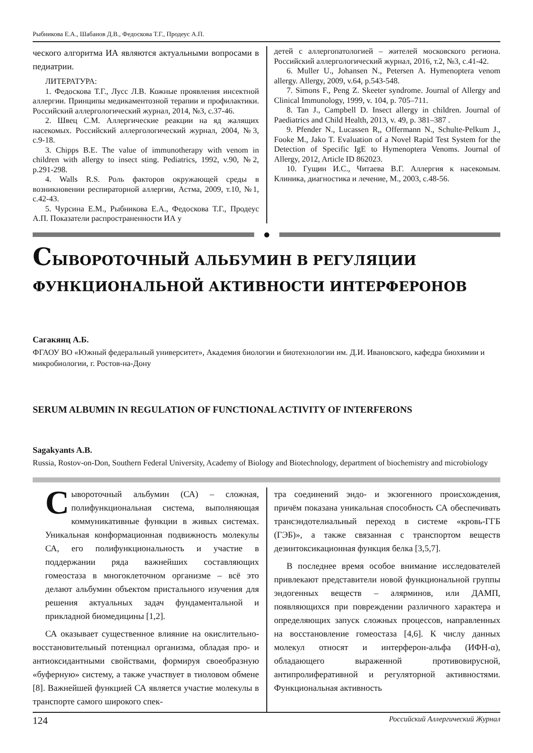Рыбникова Е.А., Шабанов Д.В., Федоскова Т.Г., Продеус А.П.
ческого алгоритма ИА являются актуальными вопросами в педиатрии.
ЛИТЕРАТУРА:
1. Федоскова Т.Г., Лусс Л.В. Кожные проявления инсектной аллергии. Принципы медикаментозной терапии и профилактики. Российский аллергологический журнал, 2014, №3, с.37-46.
2. Швец С.М. Аллергические реакции на яд жалящих насекомых. Российский аллергологический журнал, 2004, №3, с.9-18.
3. Chipps B.E. The value of immunotherapy with venom in children with allergy to insect sting. Pediatrics, 1992, v.90, №2, p.291-298.
4. Walls R.S. Роль факторов окружающей среды в возникновении респираторной аллергии, Астма, 2009, т.10, №1, с.42-43.
5. Чурсина Е.М., Рыбникова Е.А., Федоскова Т.Г., Продеус А.П. Показатели распространенности ИА у
детей с аллергопатологией – жителей московского региона. Российский аллергологический журнал, 2016, т.2, №3, с.41-42.
6. Muller U., Johansen N., Petersen A. Hymenoptera venom allergy. Allergy, 2009, v.64, p.543-548.
7. Simons F., Peng Z. Skeeter syndrome. Journal of Allergy and Clinical Immunology, 1999, v. 104, p. 705–711.
8. Tan J., Campbell D. Insect allergy in children. Journal of Paediatrics and Child Health, 2013, v. 49, p. 381–387 .
9. Pfender N., Lucassen R,, Offermann N., Schulte-Pelkum J., Fooke M., Jako T. Evaluation of a Novel Rapid Test System for the Detection of Specific IgE to Hymenoptera Venoms. Journal of Allergy, 2012, Article ID 862023.
10. Гущин И.С., Читаева В.Г. Аллергия к насекомым. Клиника, диагностика и лечение, М., 2003, с.48-56.
СЫВОРОТОЧНЫЙ АЛЬБУМИН В РЕГУЛЯЦИИ ФУНКЦИОНАЛЬНОЙ АКТИВНОСТИ ИНТЕРФЕРОНОВ
Сагакянц А.Б.
ФГАОУ ВО «Южный федеральный университет», Академия биологии и биотехнологии им. Д.И. Ивановского, кафедра биохимии и микробиологии, г. Ростов-на-Дону
SERUM ALBUMIN IN REGULATION OF FUNCTIONAL ACTIVITY OF INTERFERONS
Sagakyants A.B.
Russia, Rostov-on-Don, Southern Federal University, Academy of Biology and Biotechnology, department of biochemistry and microbiology
Сывороточный альбумин (СА) – сложная, полифункциональная система, выполняющая коммуникативные функции в живых системах. Уникальная конформационная подвижность молекулы СА, его полифункциональность и участие в поддержании ряда важнейших составляющих гомеостаза в многоклеточном организме – всё это делают альбумин объектом пристального изучения для решения актуальных задач фундаментальной и прикладной биомедицины [1,2].
СА оказывает существенное влияние на окислительно-восстановительный потенциал организма, обладая про- и антиоксидантными свойствами, формируя своеобразную «буферную» систему, а также участвует в тиоловом обмене [8]. Важнейшей функцией СА является участие молекулы в транспорте самого широкого спек-
тра соединений эндо- и экзогенного происхождения, причём показана уникальная способность СА обеспечивать трансэндотелиальный переход в системе «кровь-ГГБ (ГЭБ)», а также связанная с транспортом веществ дезинтоксикационная функция белка [3,5,7].
В последнее время особое внимание исследователей привлекают представители новой функциональной группы эндогенных веществ – алярминов, или ДАМП, появляющихся при повреждении различного характера и определяющих запуск сложных процессов, направленных на восстановление гомеостаза [4,6]. К числу данных молекул относят и интерферон-альфа (ИФН-α), обладающего выраженной противовирусной, антипролиферативной и регуляторной активностями. Функциональная активность
124 Российский Аллергический Журнал